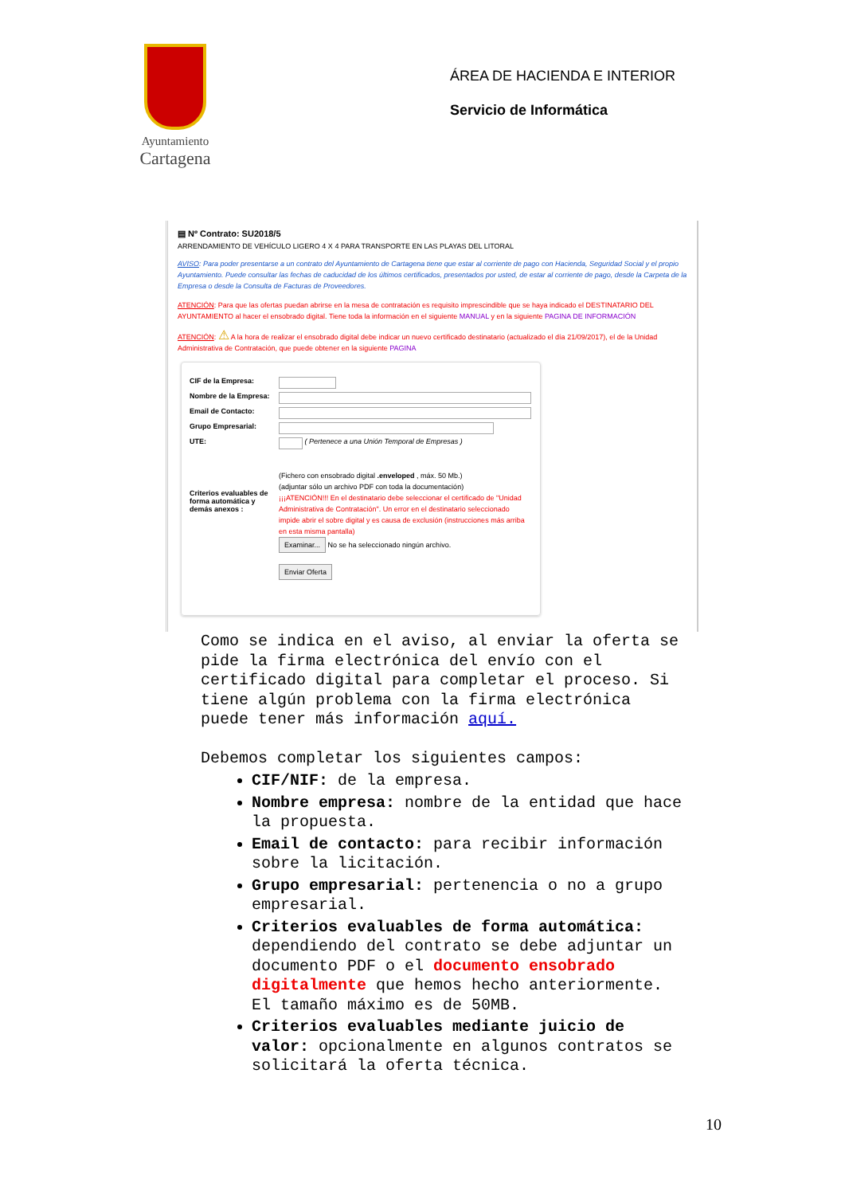Ayuntamiento
Cartagena
ÁREA DE HACIENDA E INTERIOR
Servicio de Informática
▤ Nº Contrato: SU2018/5
ARRENDAMIENTO DE VEHÍCULO LIGERO 4 X 4 PARA TRANSPORTE EN LAS PLAYAS DEL LITORAL
AVISO: Para poder presentarse a un contrato del Ayuntamiento de Cartagena tiene que estar al corriente de pago con Hacienda, Seguridad Social y el propio Ayuntamiento. Puede consultar las fechas de caducidad de los últimos certificados, presentados por usted, de estar al corriente de pago, desde la Carpeta de la Empresa o desde la Consulta de Facturas de Proveedores.
ATENCIÓN: Para que las ofertas puedan abrirse en la mesa de contratación es requisito imprescindible que se haya indicado el DESTINATARIO DEL AYUNTAMIENTO al hacer el ensobrado digital. Tiene toda la información en el siguiente MANUAL y en la siguiente PAGINA DE INFORMACIÓN
ATENCIÓN: ⚠ A la hora de realizar el ensobrado digital debe indicar un nuevo certificado destinatario (actualizado el día 21/09/2017), el de la Unidad Administrativa de Contratación, que puede obtener en la siguiente PAGINA
CIF de la Empresa:
Nombre de la Empresa:
Email de Contacto:
Grupo Empresarial:
UTE: ( Pertenece a una Unión Temporal de Empresas )
Criterios evaluables de forma automática y demás anexos :
(Fichero con ensobrado digital .enveloped , máx. 50 Mb.)
(adjuntar sólo un archivo PDF con toda la documentación)
¡¡¡ATENCIÓN!!! En el destinatario debe seleccionar el certificado de "Unidad Administrativa de Contratación". Un error en el destinatario seleccionado impide abrir el sobre digital y es causa de exclusión (instrucciones más arriba en esta misma pantalla)
Examinar... No se ha seleccionado ningún archivo.
Enviar Oferta
Como se indica en el aviso, al enviar la oferta se pide la firma electrónica del envío con el certificado digital para completar el proceso. Si tiene algún problema con la firma electrónica puede tener más información aquí.
Debemos completar los siguientes campos:
CIF/NIF: de la empresa.
Nombre empresa: nombre de la entidad que hace la propuesta.
Email de contacto: para recibir información sobre la licitación.
Grupo empresarial: pertenencia o no a grupo empresarial.
Criterios evaluables de forma automática: dependiendo del contrato se debe adjuntar un documento PDF o el documento ensobrado digitalmente que hemos hecho anteriormente. El tamaño máximo es de 50MB.
Criterios evaluables mediante juicio de valor: opcionalmente en algunos contratos se solicitará la oferta técnica.
10